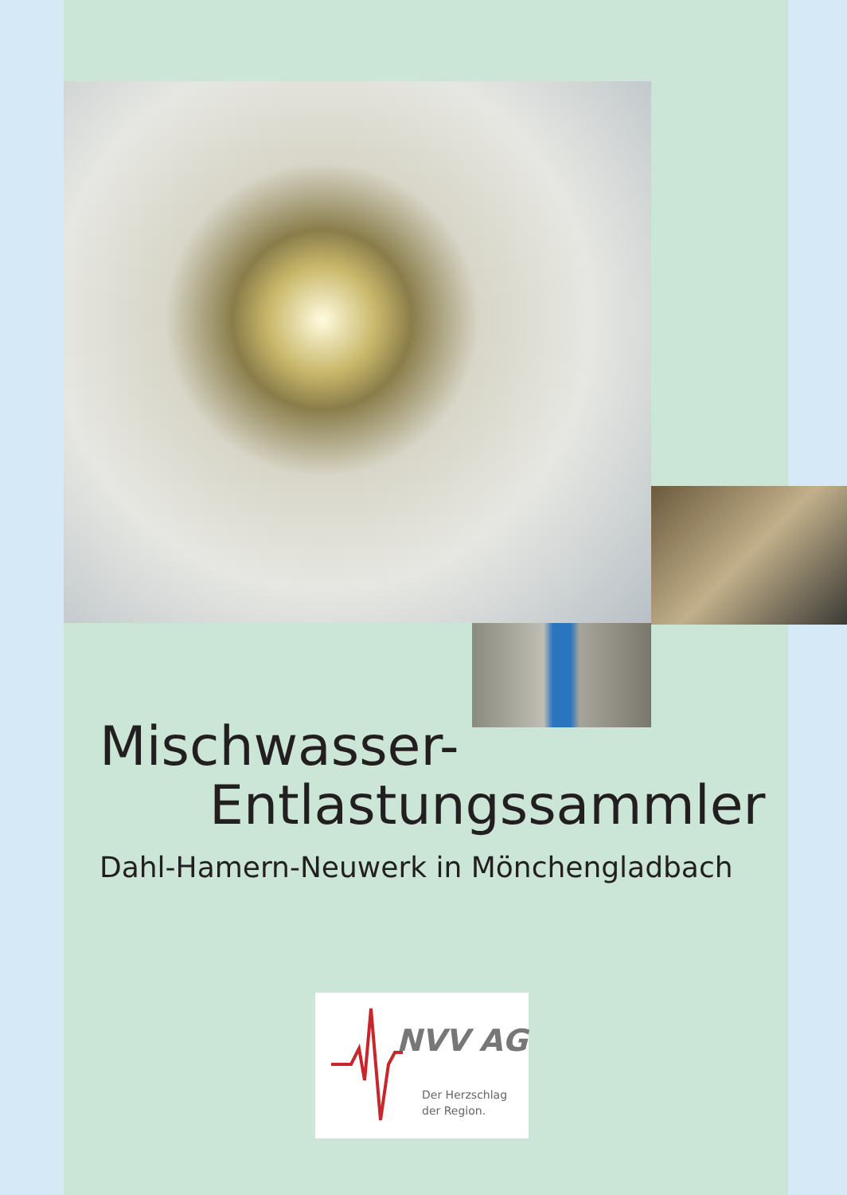Mischwasser-
Entlastungssammler
Dahl-Hamern-Neuwerk in Mönchengladbach
NVV AG
Der Herzschlag
der Region.